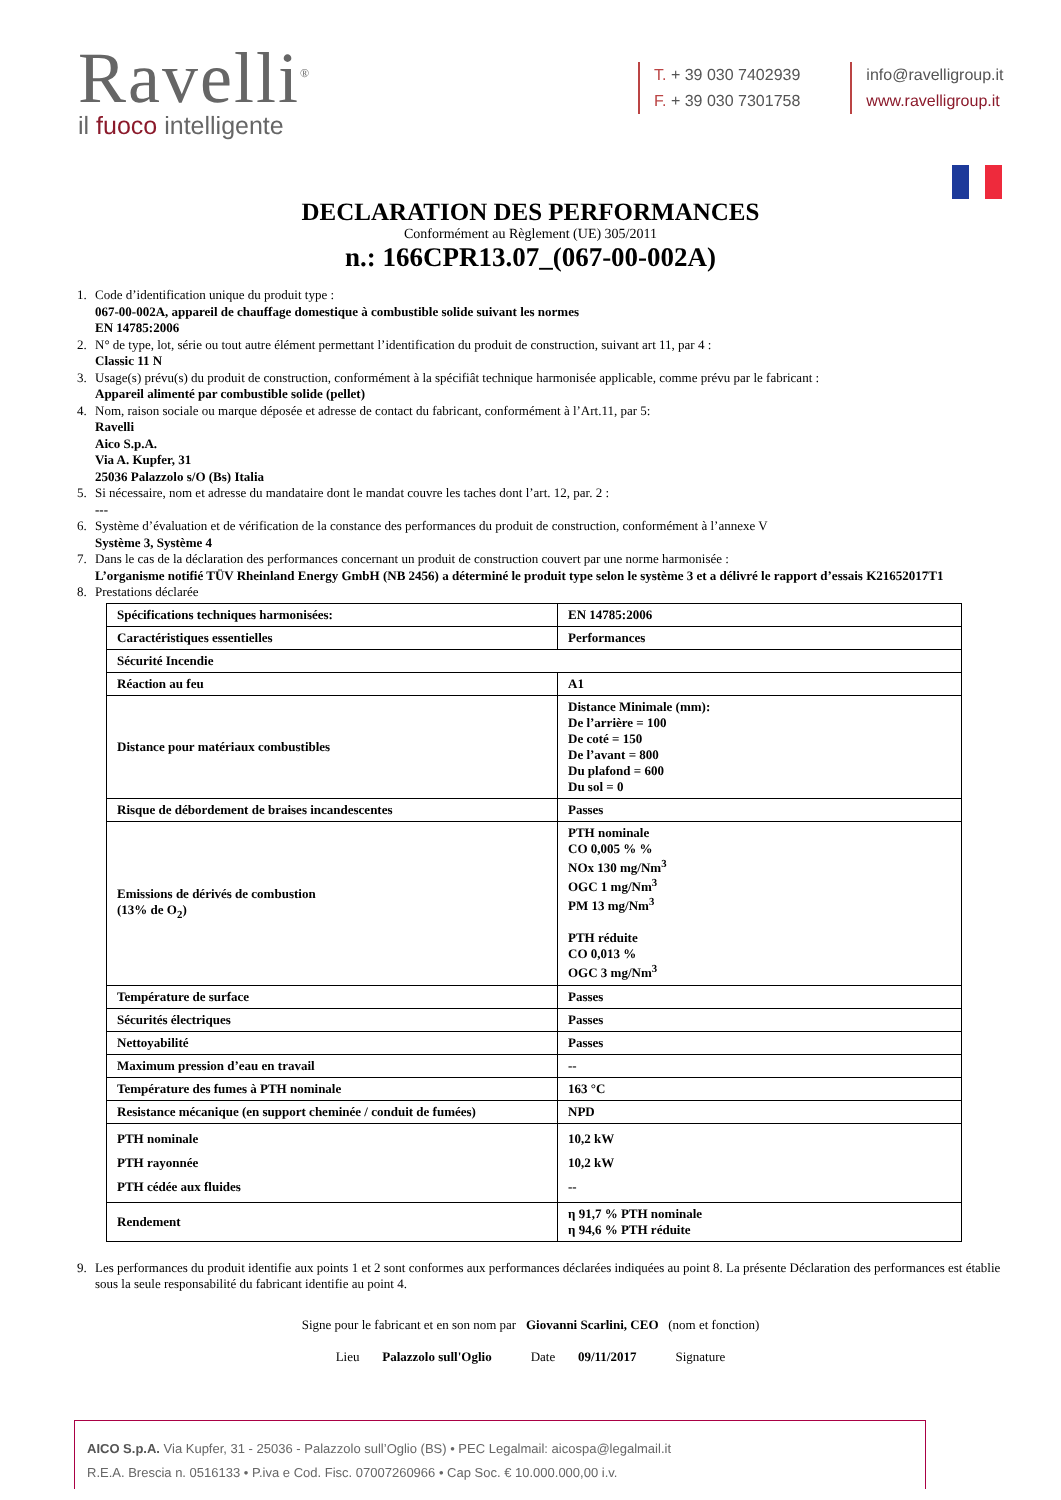Ravelli<sup>®</sup>
il fuoco intelligente
T. + 39 030 7402939
F. + 39 030 7301758
info@ravelligroup.it
www.ravelligroup.it
DECLARATION DES PERFORMANCES
Conformément au Règlement (UE) 305/2011
n.: 166CPR13.07_(067-00-002A)
1. Code d’identification unique du produit type :
067-00-002A, appareil de chauffage domestique à combustible solide suivant les normes
EN 14785:2006
2. N° de type, lot, série ou tout autre élément permettant l’identification du produit de construction, suivant art 11, par 4 :
Classic 11 N
3. Usage(s) prévu(s) du produit de construction, conformément à la spécifiât technique harmonisée applicable, comme prévu par le fabricant :
Appareil alimenté par combustible solide (pellet)
4. Nom, raison sociale ou marque déposée et adresse de contact du fabricant, conformément à l’Art.11, par 5:
Ravelli
Aico S.p.A.
Via A. Kupfer, 31
25036 Palazzolo s/O (Bs) Italia
5. Si nécessaire, nom et adresse du mandataire dont le mandat couvre les taches dont l’art. 12, par. 2 :
---
6. Système d’évaluation et de vérification de la constance des performances du produit de construction, conformément à l’annexe V
Système 3, Système 4
7. Dans le cas de la déclaration des performances concernant un produit de construction couvert par une norme harmonisée :
L’organisme notifié TÜV Rheinland Energy GmbH (NB 2456) a déterminé le produit type selon le système 3 et a délivré le rapport d’essais K21652017T1
8. Prestations déclarée
| Spécifications techniques harmonisées: | EN 14785:2006 |
| Caractéristiques essentielles | Performances |
| Sécurité Incendie | |
| Réaction au feu | A1 |
| Distance pour matériaux combustibles | Distance Minimale (mm): De l’arrière = 100 De coté = 150 De l’avant = 800 Du plafond = 600 Du sol = 0 |
| Risque de débordement de braises incandescentes | Passes |
| Emissions de dérivés de combustion (13% de O<sub>2</sub>) | PTH nominale CO 0,005 % % NOx 130 mg/Nm<sup>3</sup> OGC 1 mg/Nm<sup>3</sup> PM 13 mg/Nm<sup>3</sup> PTH réduite CO 0,013 % OGC 3 mg/Nm<sup>3</sup> |
| Température de surface | Passes |
| Sécurités électriques | Passes |
| Nettoyabilité | Passes |
| Maximum pression d’eau en travail | -- |
| Température des fumes à PTH nominale | 163 °C |
| Resistance mécanique (en support cheminée / conduit de fumées) | NPD |
| PTH nominale PTH rayonnée PTH cédée aux fluides | 10,2 kW 10,2 kW -- |
| Rendement | η 91,7 % PTH nominale η 94,6 % PTH réduite |
9. Les performances du produit identifie aux points 1 et 2 sont conformes aux performances déclarées indiquées au point 8. La présente Déclaration des performances est établie sous la seule responsabilité du fabricant identifie au point 4.
Signe pour le fabricant et en son nom par Giovanni Scarlini, CEO (nom et fonction)
Lieu Palazzolo sull'Oglio Date 09/11/2017 Signature
AICO S.p.A. Via Kupfer, 31 - 25036 - Palazzolo sull’Oglio (BS) • PEC Legalmail: aicospa@legalmail.it
R.E.A. Brescia n. 0516133 • P.iva e Cod. Fisc. 07007260966 • Cap Soc. € 10.000.000,00 i.v.